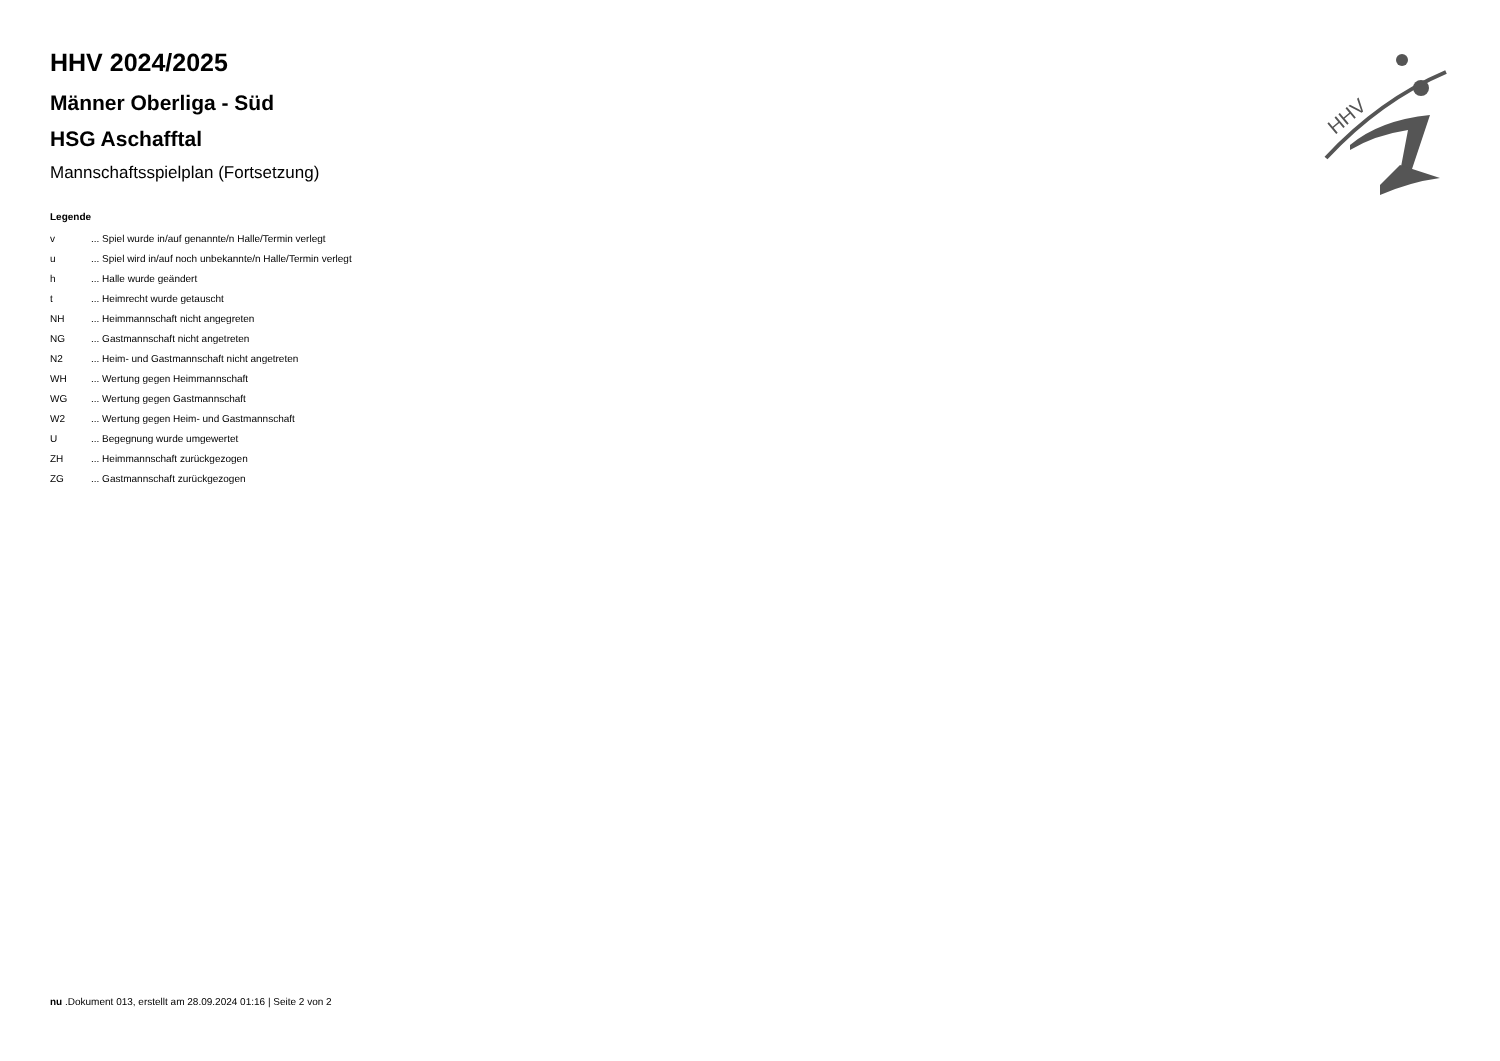HHV
HHV 2024/2025
Männer Oberliga - Süd
HSG Aschafftal
Mannschaftsspielplan (Fortsetzung)
Legende
| v | ... Spiel wurde in/auf genannte/n Halle/Termin verlegt |
| u | ... Spiel wird in/auf noch unbekannte/n Halle/Termin verlegt |
| h | ... Halle wurde geändert |
| t | ... Heimrecht wurde getauscht |
| NH | ... Heimmannschaft nicht angegreten |
| NG | ... Gastmannschaft nicht angetreten |
| N2 | ... Heim- und Gastmannschaft nicht angetreten |
| WH | ... Wertung gegen Heimmannschaft |
| WG | ... Wertung gegen Gastmannschaft |
| W2 | ... Wertung gegen Heim- und Gastmannschaft |
| U | ... Begegnung wurde umgewertet |
| ZH | ... Heimmannschaft zurückgezogen |
| ZG | ... Gastmannschaft zurückgezogen |
nu .Dokument 013, erstellt am 28.09.2024 01:16 | Seite 2 von 2